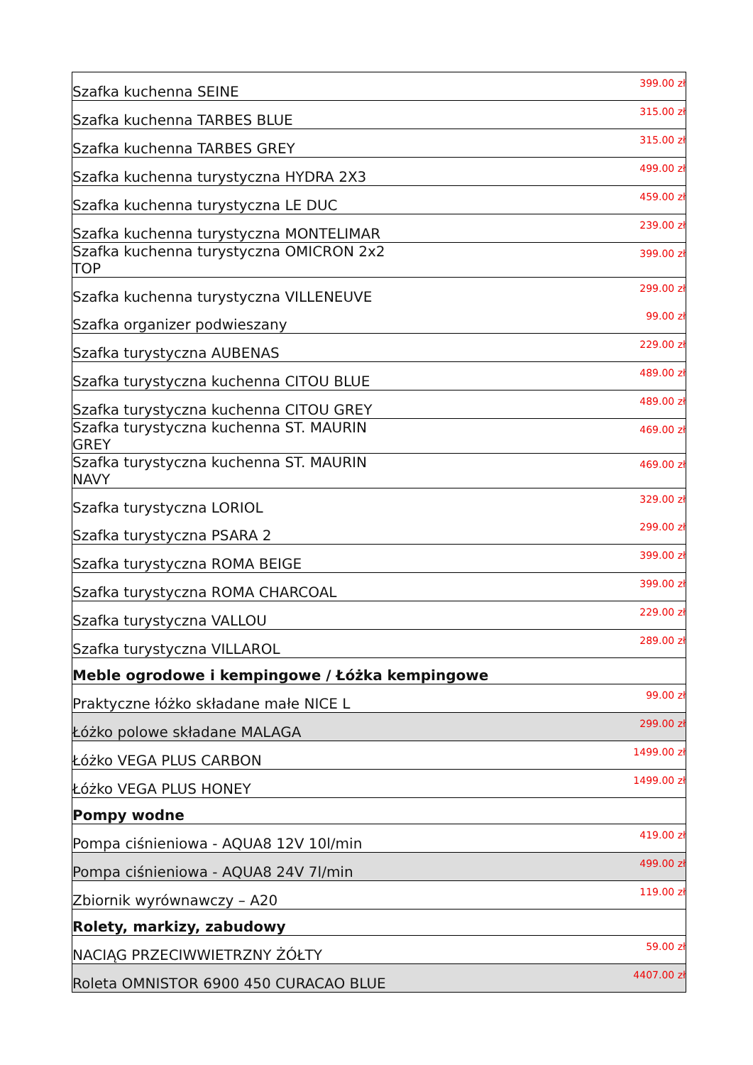| Szafka kuchenna SEINE | 399.00 zł |
| Szafka kuchenna TARBES BLUE | 315.00 zł |
| Szafka kuchenna TARBES GREY | 315.00 zł |
| Szafka kuchenna turystyczna HYDRA 2X3 | 499.00 zł |
| Szafka kuchenna turystyczna LE DUC | 459.00 zł |
| Szafka kuchenna turystyczna MONTELIMAR | 239.00 zł |
| Szafka kuchenna turystyczna OMICRON 2x2 TOP | 399.00 zł |
| Szafka kuchenna turystyczna VILLENEUVE | 299.00 zł |
| Szafka organizer podwieszany | 99.00 zł |
| Szafka turystyczna AUBENAS | 229.00 zł |
| Szafka turystyczna kuchenna CITOU BLUE | 489.00 zł |
| Szafka turystyczna kuchenna CITOU GREY | 489.00 zł |
| Szafka turystyczna kuchenna ST. MAURIN GREY | 469.00 zł |
| Szafka turystyczna kuchenna ST. MAURIN NAVY | 469.00 zł |
| Szafka turystyczna LORIOL | 329.00 zł |
| Szafka turystyczna PSARA 2 | 299.00 zł |
| Szafka turystyczna ROMA BEIGE | 399.00 zł |
| Szafka turystyczna ROMA CHARCOAL | 399.00 zł |
| Szafka turystyczna VALLOU | 229.00 zł |
| Szafka turystyczna VILLAROL | 289.00 zł |
| Meble ogrodowe i kempingowe / Łóżka kempingowe | |
| Praktyczne łóżko składane małe NICE L | 99.00 zł |
| Łóżko polowe składane MALAGA | 299.00 zł |
| Łóżko VEGA PLUS CARBON | 1499.00 zł |
| Łóżko VEGA PLUS HONEY | 1499.00 zł |
| Pompy wodne | |
| Pompa ciśnieniowa - AQUA8 12V 10l/min | 419.00 zł |
| Pompa ciśnieniowa - AQUA8 24V 7l/min | 499.00 zł |
| Zbiornik wyrównawczy – A20 | 119.00 zł |
| Rolety, markizy, zabudowy | |
| NACIĄG PRZECIWWIETRZNY ŻÓŁTY | 59.00 zł |
| Roleta OMNISTOR 6900 450 CURACAO BLUE | 4407.00 zł |